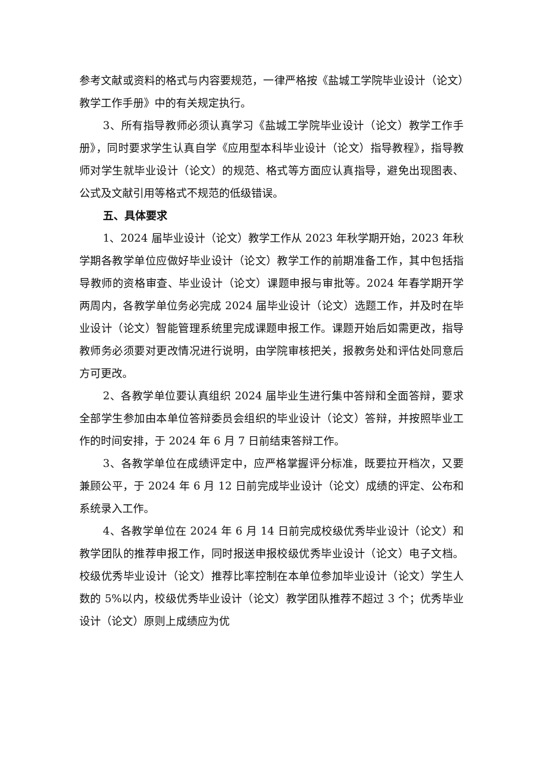参考文献或资料的格式与内容要规范，一律严格按《盐城工学院毕业设计（论文）教学工作手册》中的有关规定执行。
3、所有指导教师必须认真学习《盐城工学院毕业设计（论文）教学工作手册》，同时要求学生认真自学《应用型本科毕业设计（论文）指导教程》，指导教师对学生就毕业设计（论文）的规范、格式等方面应认真指导，避免出现图表、公式及文献引用等格式不规范的低级错误。
五、具体要求
1、2024 届毕业设计（论文）教学工作从 2023 年秋学期开始，2023 年秋学期各教学单位应做好毕业设计（论文）教学工作的前期准备工作，其中包括指导教师的资格审查、毕业设计（论文）课题申报与审批等。2024 年春学期开学两周内，各教学单位务必完成 2024 届毕业设计（论文）选题工作，并及时在毕业设计（论文）智能管理系统里完成课题申报工作。课题开始后如需更改，指导教师务必须要对更改情况进行说明，由学院审核把关，报教务处和评估处同意后方可更改。
2、各教学单位要认真组织 2024 届毕业生进行集中答辩和全面答辩，要求全部学生参加由本单位答辩委员会组织的毕业设计（论文）答辩，并按照毕业工作的时间安排，于 2024 年 6 月 7 日前结束答辩工作。
3、各教学单位在成绩评定中，应严格掌握评分标准，既要拉开档次，又要兼顾公平，于 2024 年 6 月 12 日前完成毕业设计（论文）成绩的评定、公布和系统录入工作。
4、各教学单位在 2024 年 6 月 14 日前完成校级优秀毕业设计（论文）和教学团队的推荐申报工作，同时报送申报校级优秀毕业设计（论文）电子文档。校级优秀毕业设计（论文）推荐比率控制在本单位参加毕业设计（论文）学生人数的 5%以内，校级优秀毕业设计（论文）教学团队推荐不超过 3 个；优秀毕业设计（论文）原则上成绩应为优